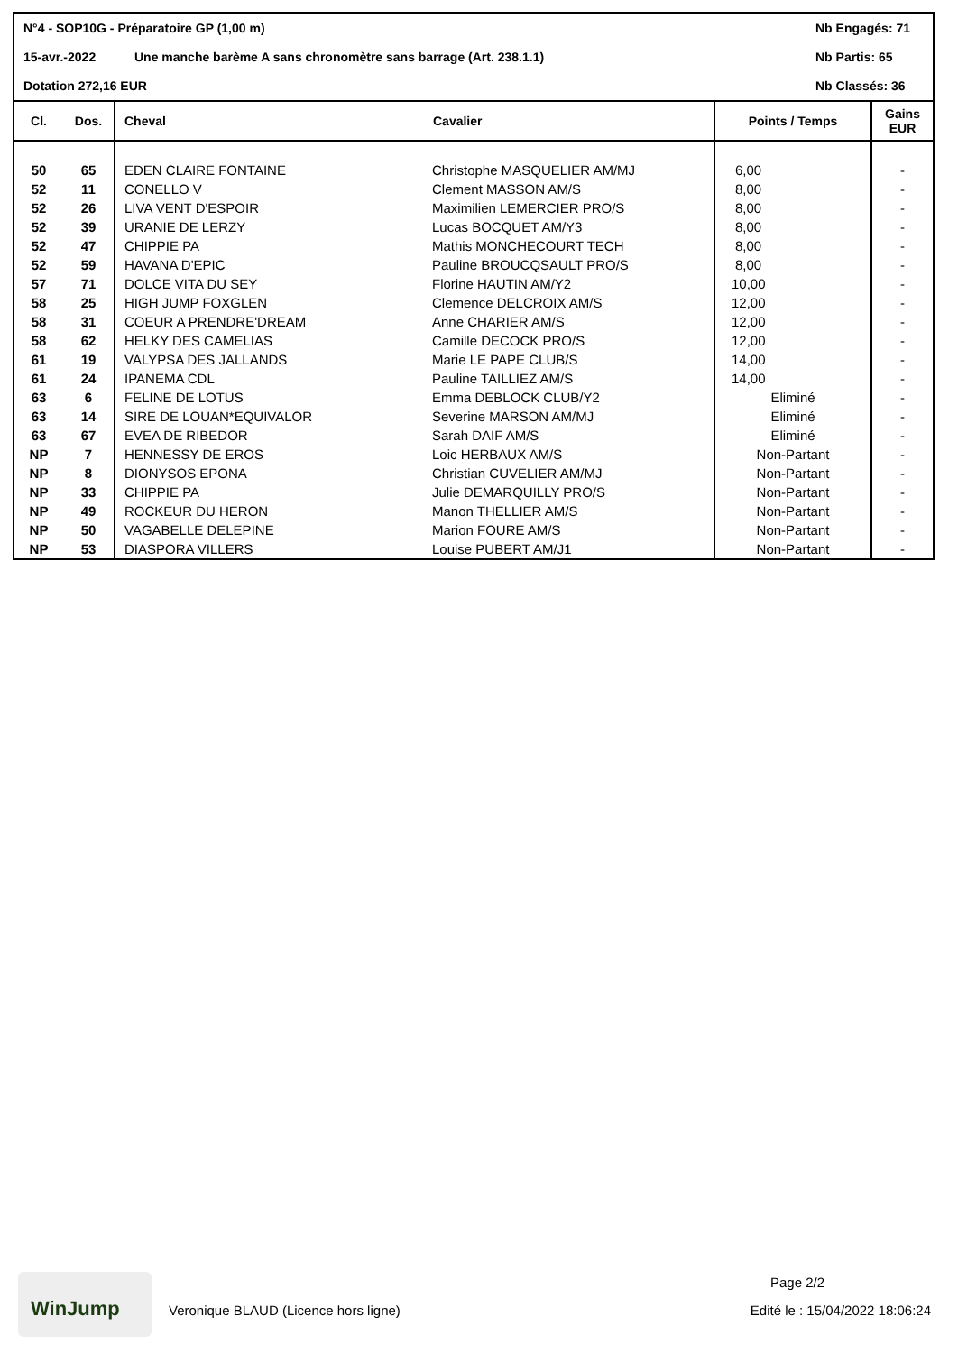N°4 - SOP10G - Préparatoire GP (1,00 m) Nb Engagés: 71
15-avr.-2022 Une manche barème A sans chronomètre sans barrage (Art. 238.1.1) Nb Partis: 65
Dotation 272,16 EUR Nb Classés: 36
| Cl. | Dos. | Cheval | Cavalier | Points / Temps | Gains EUR |
| --- | --- | --- | --- | --- | --- |
| 50 | 65 | EDEN CLAIRE FONTAINE | Christophe MASQUELIER AM/MJ | 6,00 | - |
| 52 | 11 | CONELLO V | Clement MASSON AM/S | 8,00 | - |
| 52 | 26 | LIVA VENT D'ESPOIR | Maximilien LEMERCIER PRO/S | 8,00 | - |
| 52 | 39 | URANIE DE LERZY | Lucas BOCQUET AM/Y3 | 8,00 | - |
| 52 | 47 | CHIPPIE PA | Mathis MONCHECOURT TECH | 8,00 | - |
| 52 | 59 | HAVANA D'EPIC | Pauline BROUCQSAULT PRO/S | 8,00 | - |
| 57 | 71 | DOLCE VITA DU SEY | Florine HAUTIN AM/Y2 | 10,00 | - |
| 58 | 25 | HIGH JUMP FOXGLEN | Clemence DELCROIX AM/S | 12,00 | - |
| 58 | 31 | COEUR A PRENDRE'DREAM | Anne CHARIER AM/S | 12,00 | - |
| 58 | 62 | HELKY DES CAMELIAS | Camille DECOCK PRO/S | 12,00 | - |
| 61 | 19 | VALYPSA DES JALLANDS | Marie LE PAPE CLUB/S | 14,00 | - |
| 61 | 24 | IPANEMA CDL | Pauline TAILLIEZ AM/S | 14,00 | - |
| 63 | 6 | FELINE DE LOTUS | Emma DEBLOCK CLUB/Y2 | Eliminé | - |
| 63 | 14 | SIRE DE LOUAN*EQUIVALOR | Severine MARSON AM/MJ | Eliminé | - |
| 63 | 67 | EVEA DE RIBEDOR | Sarah DAIF AM/S | Eliminé | - |
| NP | 7 | HENNESSY DE EROS | Loic HERBAUX AM/S | Non-Partant | - |
| NP | 8 | DIONYSOS EPONA | Christian CUVELIER AM/MJ | Non-Partant | - |
| NP | 33 | CHIPPIE PA | Julie DEMARQUILLY PRO/S | Non-Partant | - |
| NP | 49 | ROCKEUR DU HERON | Manon THELLIER AM/S | Non-Partant | - |
| NP | 50 | VAGABELLE DELEPINE | Marion FOURE AM/S | Non-Partant | - |
| NP | 53 | DIASPORA VILLERS | Louise PUBERT AM/J1 | Non-Partant | - |
WinJump
Page 2/2
Veronique BLAUD (Licence hors ligne) Edité le : 15/04/2022 18:06:24